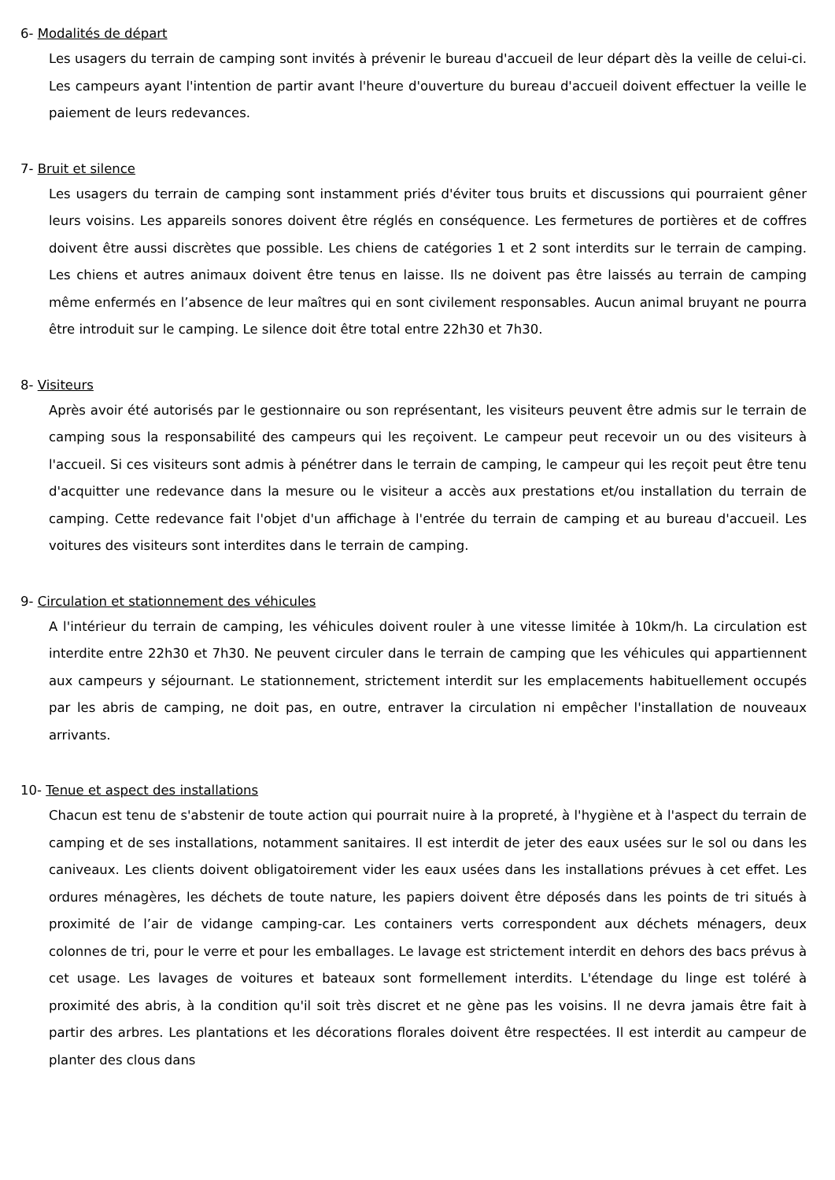6- Modalités de départ
Les usagers du terrain de camping sont invités à prévenir le bureau d'accueil de leur départ dès la veille de celui-ci. Les campeurs ayant l'intention de partir avant l'heure d'ouverture du bureau d'accueil doivent effectuer la veille le paiement de leurs redevances.
7- Bruit et silence
Les usagers du terrain de camping sont instamment priés d'éviter tous bruits et discussions qui pourraient gêner leurs voisins. Les appareils sonores doivent être réglés en conséquence. Les fermetures de portières et de coffres doivent être aussi discrètes que possible. Les chiens de catégories 1 et 2 sont interdits sur le terrain de camping. Les chiens et autres animaux doivent être tenus en laisse. Ils ne doivent pas être laissés au terrain de camping même enfermés en l’absence de leur maîtres qui en sont civilement responsables. Aucun animal bruyant ne pourra être introduit sur le camping. Le silence doit être total entre 22h30 et 7h30.
8- Visiteurs
Après avoir été autorisés par le gestionnaire ou son représentant, les visiteurs peuvent être admis sur le terrain de camping sous la responsabilité des campeurs qui les reçoivent. Le campeur peut recevoir un ou des visiteurs à l'accueil. Si ces visiteurs sont admis à pénétrer dans le terrain de camping, le campeur qui les reçoit peut être tenu d'acquitter une redevance dans la mesure ou le visiteur a accès aux prestations et/ou installation du terrain de camping. Cette redevance fait l'objet d'un affichage à l'entrée du terrain de camping et au bureau d'accueil. Les voitures des visiteurs sont interdites dans le terrain de camping.
9- Circulation et stationnement des véhicules
A l'intérieur du terrain de camping, les véhicules doivent rouler à une vitesse limitée à 10km/h. La circulation est interdite entre 22h30 et 7h30. Ne peuvent circuler dans le terrain de camping que les véhicules qui appartiennent aux campeurs y séjournant. Le stationnement, strictement interdit sur les emplacements habituellement occupés par les abris de camping, ne doit pas, en outre, entraver la circulation ni empêcher l'installation de nouveaux arrivants.
10- Tenue et aspect des installations
Chacun est tenu de s'abstenir de toute action qui pourrait nuire à la propreté, à l'hygiène et à l'aspect du terrain de camping et de ses installations, notamment sanitaires. Il est interdit de jeter des eaux usées sur le sol ou dans les caniveaux. Les clients doivent obligatoirement vider les eaux usées dans les installations prévues à cet effet. Les ordures ménagères, les déchets de toute nature, les papiers doivent être déposés dans les points de tri situés à proximité de l’air de vidange camping-car. Les containers verts correspondent aux déchets ménagers, deux colonnes de tri, pour le verre et pour les emballages. Le lavage est strictement interdit en dehors des bacs prévus à cet usage. Les lavages de voitures et bateaux sont formellement interdits. L'étendage du linge est toléré à proximité des abris, à la condition qu'il soit très discret et ne gène pas les voisins. Il ne devra jamais être fait à partir des arbres. Les plantations et les décorations florales doivent être respectées. Il est interdit au campeur de planter des clous dans